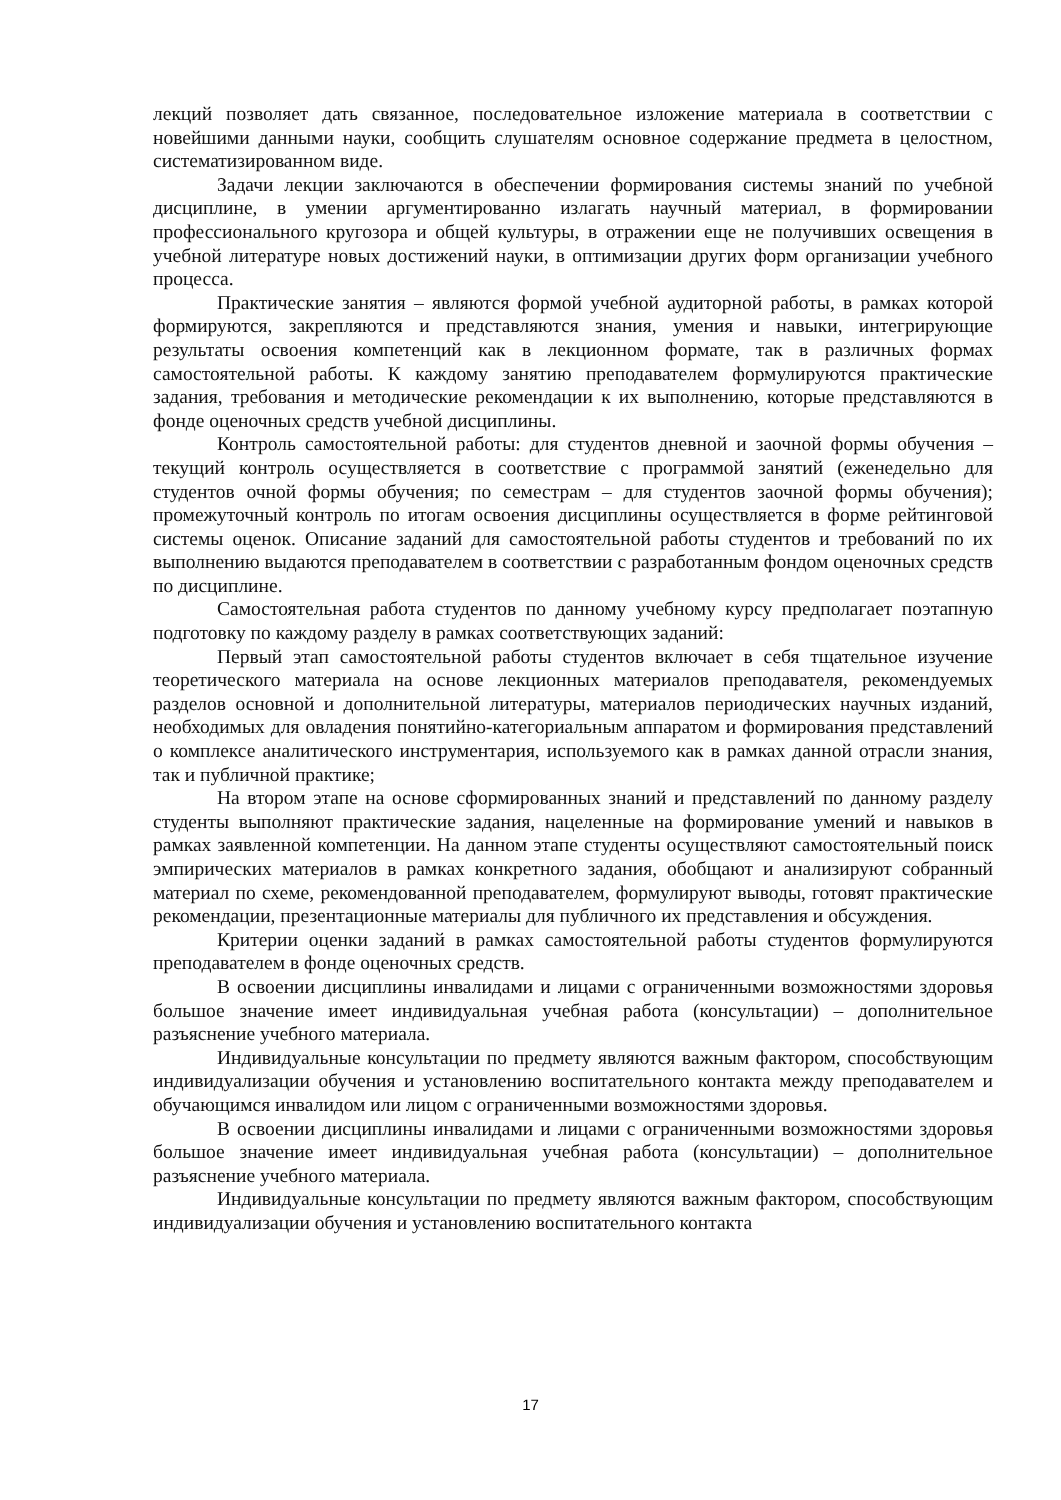лекций позволяет дать связанное, последовательное изложение материала в соответствии с новейшими данными науки, сообщить слушателям основное содержание предмета в целостном, систематизированном виде.
Задачи лекции заключаются в обеспечении формирования системы знаний по учебной дисциплине, в умении аргументированно излагать научный материал, в формировании профессионального кругозора и общей культуры, в отражении еще не получивших освещения в учебной литературе новых достижений науки, в оптимизации других форм организации учебного процесса.
Практические занятия – являются формой учебной аудиторной работы, в рамках которой формируются, закрепляются и представляются знания, умения и навыки, интегрирующие результаты освоения компетенций как в лекционном формате, так в различных формах самостоятельной работы. К каждому занятию преподавателем формулируются практические задания, требования и методические рекомендации к их выполнению, которые представляются в фонде оценочных средств учебной дисциплины.
Контроль самостоятельной работы: для студентов дневной и заочной формы обучения – текущий контроль осуществляется в соответствие с программой занятий (еженедельно для студентов очной формы обучения; по семестрам – для студентов заочной формы обучения); промежуточный контроль по итогам освоения дисциплины осуществляется в форме рейтинговой системы оценок. Описание заданий для самостоятельной работы студентов и требований по их выполнению выдаются преподавателем в соответствии с разработанным фондом оценочных средств по дисциплине.
Самостоятельная работа студентов по данному учебному курсу предполагает поэтапную подготовку по каждому разделу в рамках соответствующих заданий:
Первый этап самостоятельной работы студентов включает в себя тщательное изучение теоретического материала на основе лекционных материалов преподавателя, рекомендуемых разделов основной и дополнительной литературы, материалов периодических научных изданий, необходимых для овладения понятийно-категориальным аппаратом и формирования представлений о комплексе аналитического инструментария, используемого как в рамках данной отрасли знания, так и публичной практике;
На втором этапе на основе сформированных знаний и представлений по данному разделу студенты выполняют практические задания, нацеленные на формирование умений и навыков в рамках заявленной компетенции. На данном этапе студенты осуществляют самостоятельный поиск эмпирических материалов в рамках конкретного задания, обобщают и анализируют собранный материал по схеме, рекомендованной преподавателем, формулируют выводы, готовят практические рекомендации, презентационные материалы для публичного их представления и обсуждения.
Критерии оценки заданий в рамках самостоятельной работы студентов формулируются преподавателем в фонде оценочных средств.
В освоении дисциплины инвалидами и лицами с ограниченными возможностями здоровья большое значение имеет индивидуальная учебная работа (консультации) – дополнительное разъяснение учебного материала.
Индивидуальные консультации по предмету являются важным фактором, способствующим индивидуализации обучения и установлению воспитательного контакта между преподавателем и обучающимся инвалидом или лицом с ограниченными возможностями здоровья.
В освоении дисциплины инвалидами и лицами с ограниченными возможностями здоровья большое значение имеет индивидуальная учебная работа (консультации) – дополнительное разъяснение учебного материала.
Индивидуальные консультации по предмету являются важным фактором, способствующим индивидуализации обучения и установлению воспитательного контакта
17